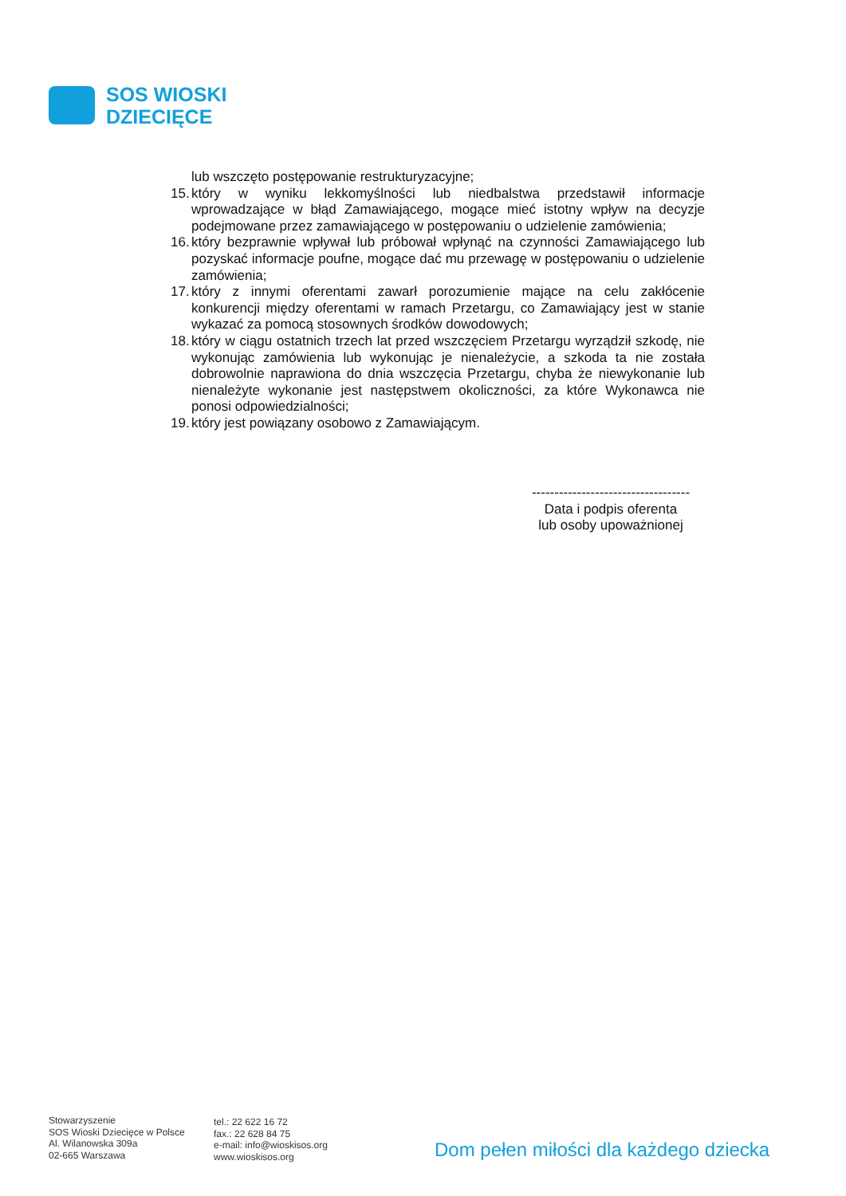SOS WIOSKI
DZIECIĘCE
lub wszczęto postępowanie restrukturyzacyjne;
15. który w wyniku lekkomyślności lub niedbalstwa przedstawił informacje wprowadzające w błąd Zamawiającego, mogące mieć istotny wpływ na decyzje podejmowane przez zamawiającego w postępowaniu o udzielenie zamówienia;
16. który bezprawnie wpływał lub próbował wpłynąć na czynności Zamawiającego lub pozyskać informacje poufne, mogące dać mu przewagę w postępowaniu o udzielenie zamówienia;
17. który z innymi oferentami zawarł porozumienie mające na celu zakłócenie konkurencji między oferentami w ramach Przetargu, co Zamawiający jest w stanie wykazać za pomocą stosownych środków dowodowych;
18. który w ciągu ostatnich trzech lat przed wszczęciem Przetargu wyrządził szkodę, nie wykonując zamówienia lub wykonując je nienależycie, a szkoda ta nie została dobrowolnie naprawiona do dnia wszczęcia Przetargu, chyba że niewykonanie lub nienależyte wykonanie jest następstwem okoliczności, za które Wykonawca nie ponosi odpowiedzialności;
19. który jest powiązany osobowo z Zamawiającym.
-----------------------------------
Data i podpis oferenta
lub osoby upoważnionej
Stowarzyszenie
SOS Wioski Dziecięce w Polsce
Al. Wilanowska 309a
02-665 Warszawa
tel.: 22 622 16 72
fax.: 22 628 84 75
e-mail: info@wioskisos.org
www.wioskisos.org
Dom pełen miłości dla każdego dziecka